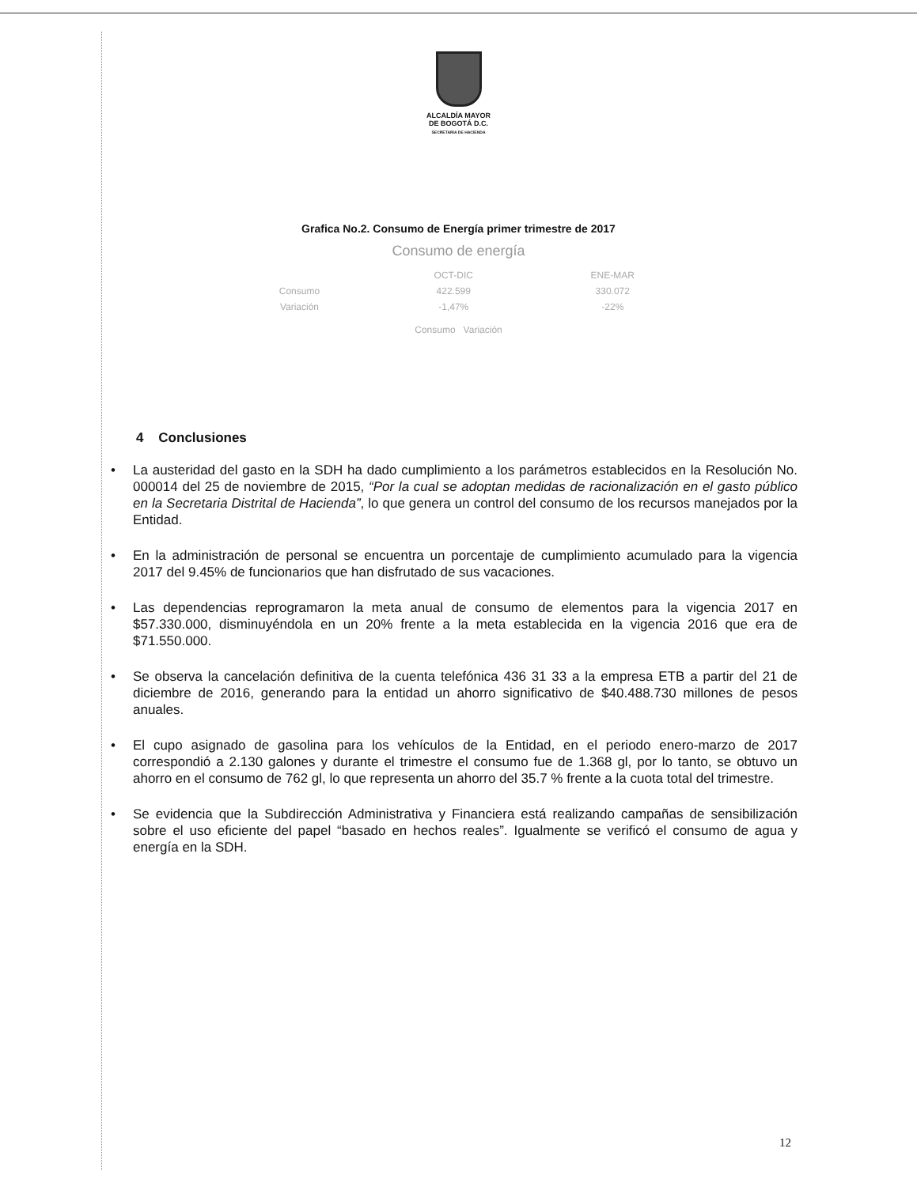ALCALDÍA MAYOR
DE BOGOTÁ D.C.
SECRETARIA DE HACIENDA
Grafica No.2. Consumo de Energía primer trimestre de 2017
Consumo de energía
| | OCT-DIC | ENE-MAR |
| Consumo | 422.599 | 330.072 |
| Variación | -1,47% | -22% |
Consumo Variación
4 Conclusiones
• La austeridad del gasto en la SDH ha dado cumplimiento a los parámetros establecidos en la Resolución No. 000014 del 25 de noviembre de 2015, “Por la cual se adoptan medidas de racionalización en el gasto público en la Secretaria Distrital de Hacienda”, lo que genera un control del consumo de los recursos manejados por la Entidad.
• En la administración de personal se encuentra un porcentaje de cumplimiento acumulado para la vigencia 2017 del 9.45% de funcionarios que han disfrutado de sus vacaciones.
• Las dependencias reprogramaron la meta anual de consumo de elementos para la vigencia 2017 en $57.330.000, disminuyéndola en un 20% frente a la meta establecida en la vigencia 2016 que era de $71.550.000.
• Se observa la cancelación definitiva de la cuenta telefónica 436 31 33 a la empresa ETB a partir del 21 de diciembre de 2016, generando para la entidad un ahorro significativo de $40.488.730 millones de pesos anuales.
• El cupo asignado de gasolina para los vehículos de la Entidad, en el periodo enero-marzo de 2017 correspondió a 2.130 galones y durante el trimestre el consumo fue de 1.368 gl, por lo tanto, se obtuvo un ahorro en el consumo de 762 gl, lo que representa un ahorro del 35.7 % frente a la cuota total del trimestre.
• Se evidencia que la Subdirección Administrativa y Financiera está realizando campañas de sensibilización sobre el uso eficiente del papel “basado en hechos reales”. Igualmente se verificó el consumo de agua y energía en la SDH.
12